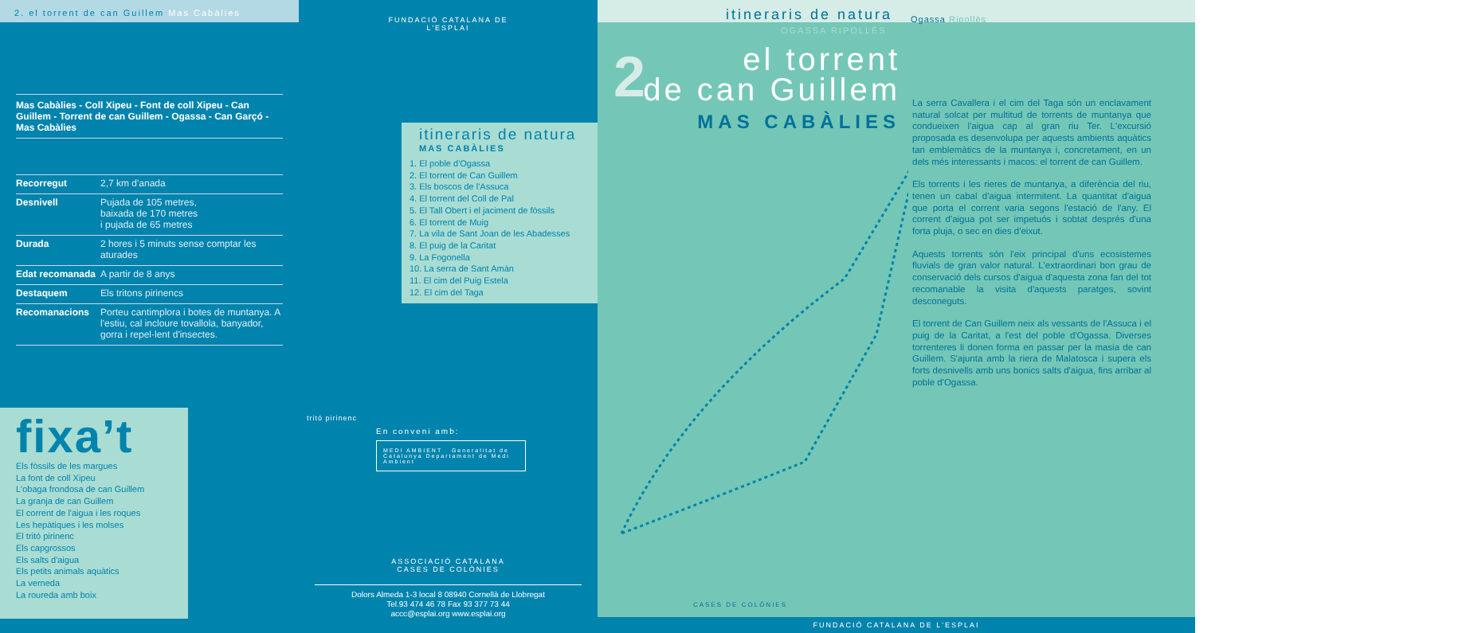2. el torrent de can Guillem Mas Cabàlies
Mas Cabàlies - Coll Xipeu - Font de coll Xipeu - Can Guillem - Torrent de can Guillem - Ogassa - Can Garçó - Mas Cabàlies
Recorregut 2,7 km d'anada
Desnivell Pujada de 105 metres,
baixada de 170 metres
i pujada de 65 metres
Durada 2 hores i 5 minuts sense comptar les aturades
Edat recomanada A partir de 8 anys
Destaquem Els tritons pirinencs
Recomanacions Porteu cantimplora i botes de muntanya. A l'estiu, cal incloure tovallola, banyador, gorra i repel·lent d'insectes.
fixa’t
Els fòssils de les margues
La font de coll Xipeu
L'obaga frondosa de can Guillem
La granja de can Guillem
El corrent de l'aigua i les roques
Les hepàtiques i les molses
El tritó pirinenc
Els capgrossos
Els salts d'aigua
Els petits animals aquàtics
La verneda
La roureda amb boix
FUNDACIÓ CATALANA DE
L'ESPLAI
tritó pirinenc
itineraris de natura
MAS CABÀLIES
1. El poble d'Ogassa
2. El torrent de Can Guillem
3. Els boscos de l'Assuca
4. El torrent del Coll de Pal
5. El Tall Obert i el jaciment de fòssils
6. El torrent de Muig
7. La vila de Sant Joan de les Abadesses
8. El puig de la Caritat
9. La Fogonella
10. La serra de Sant Amàn
11. El cim del Puig Estela
12. El cim del Taga
En conveni amb:
MEDI AMBIENT Generalitat de Catalunya Departament de Medi Ambient
ASSOCIACIÓ CATALANA
CASES DE COLÒNIES
Dolors Almeda 1-3 local 8 08940 Cornellà de Llobregat
Tel.93 474 46 78 Fax 93 377 73 44
accc@esplai.org www.esplai.org
itineraris de natura
Ogassa Ripollès
OGASSA RIPOLLÈS
2
el torrent
de can Guillem
MAS CABÀLIES
La serra Cavallera i el cim del Taga són un enclavament natural solcat per multitud de torrents de muntanya que condueixen l'aigua cap al gran riu Ter. L'excursió proposada es desenvolupa per aquests ambients aquàtics tan emblemàtics de la muntanya i, concretament, en un dels més interessants i macos: el torrent de can Guillem.
Els torrents i les rieres de muntanya, a diferència del riu, tenen un cabal d'aigua intermitent. La quantitat d'aigua que porta el corrent varia segons l'estació de l'any. El corrent d'aigua pot ser impetuós i sobtat després d'una forta pluja, o sec en dies d'eixut.
Aquests torrents són l'eix principal d'uns ecosistemes fluvials de gran valor natural. L'extraordinari bon grau de conservació dels cursos d'aigua d'aquesta zona fan del tot recomanable la visita d'aquests paratges, sovint desconeguts.
El torrent de Can Guillem neix als vessants de l'Assuca i el puig de la Caritat, a l'est del poble d'Ogassa. Diverses torrenteres li donen forma en passar per la masia de can Guillem. S'ajunta amb la riera de Malatosca i supera els forts desnivells amb uns bonics salts d'aigua, fins arribar al poble d'Ogassa.
CASES DE COLÒNIES
FUNDACIÓ CATALANA DE L'ESPLAI